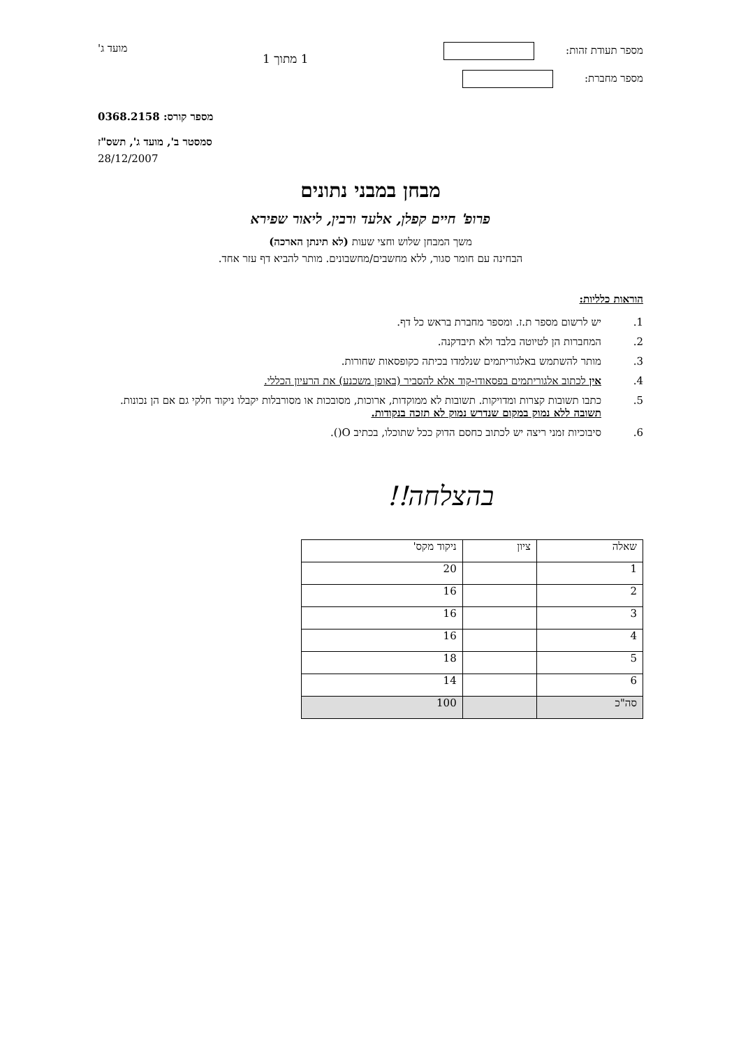מספר תעודת זהות:
מספר מחברת:
1 מתוך 1
מועד ג'
מספר קורס: 0368.2158
סמסטר ב', מועד ג', תשס"ז
28/12/2007
מבחן במבני נתונים
פרופ' חיים קפלן, אלעד ורבין, ליאור שפירא
משך המבחן שלוש וחצי שעות (לא תינתן הארכה)
הבחינה עם חומר סגור, ללא מחשבים/מחשבונים. מותר להביא דף עזר אחד.
הוראות כלליות:
1. יש לרשום מספר ת.ז. ומספר מחברת בראש כל דף.
2. המחברות הן לטיוטה בלבד ולא תיבדקנה.
3. מותר להשתמש באלגוריתמים שנלמדו בכיתה כקופסאות שחורות.
4. אין לכתוב אלגוריתמים בפסאודו-קוד אלא להסביר (באופן משכנע) את הרעיון הכללי.
5. כתבו תשובות קצרות ומדויקות. תשובות לא ממוקדות, ארוכות, מסובכות או מסורבלות יקבלו ניקוד חלקי גם אם הן נכונות. תשובה ללא נמוק במקום שנדרש נמוק לא תזכה בנקודות.
6. סיבוכיות זמני ריצה יש לכתוב כחסם הדוק ככל שתוכלו, בכתיב O().
בהצלחה!!
| שאלה | ציון | ניקוד מקס' |
| --- | --- | --- |
| 1 | | 20 |
| 2 | | 16 |
| 3 | | 16 |
| 4 | | 16 |
| 5 | | 18 |
| 6 | | 14 |
| סה"כ | | 100 |